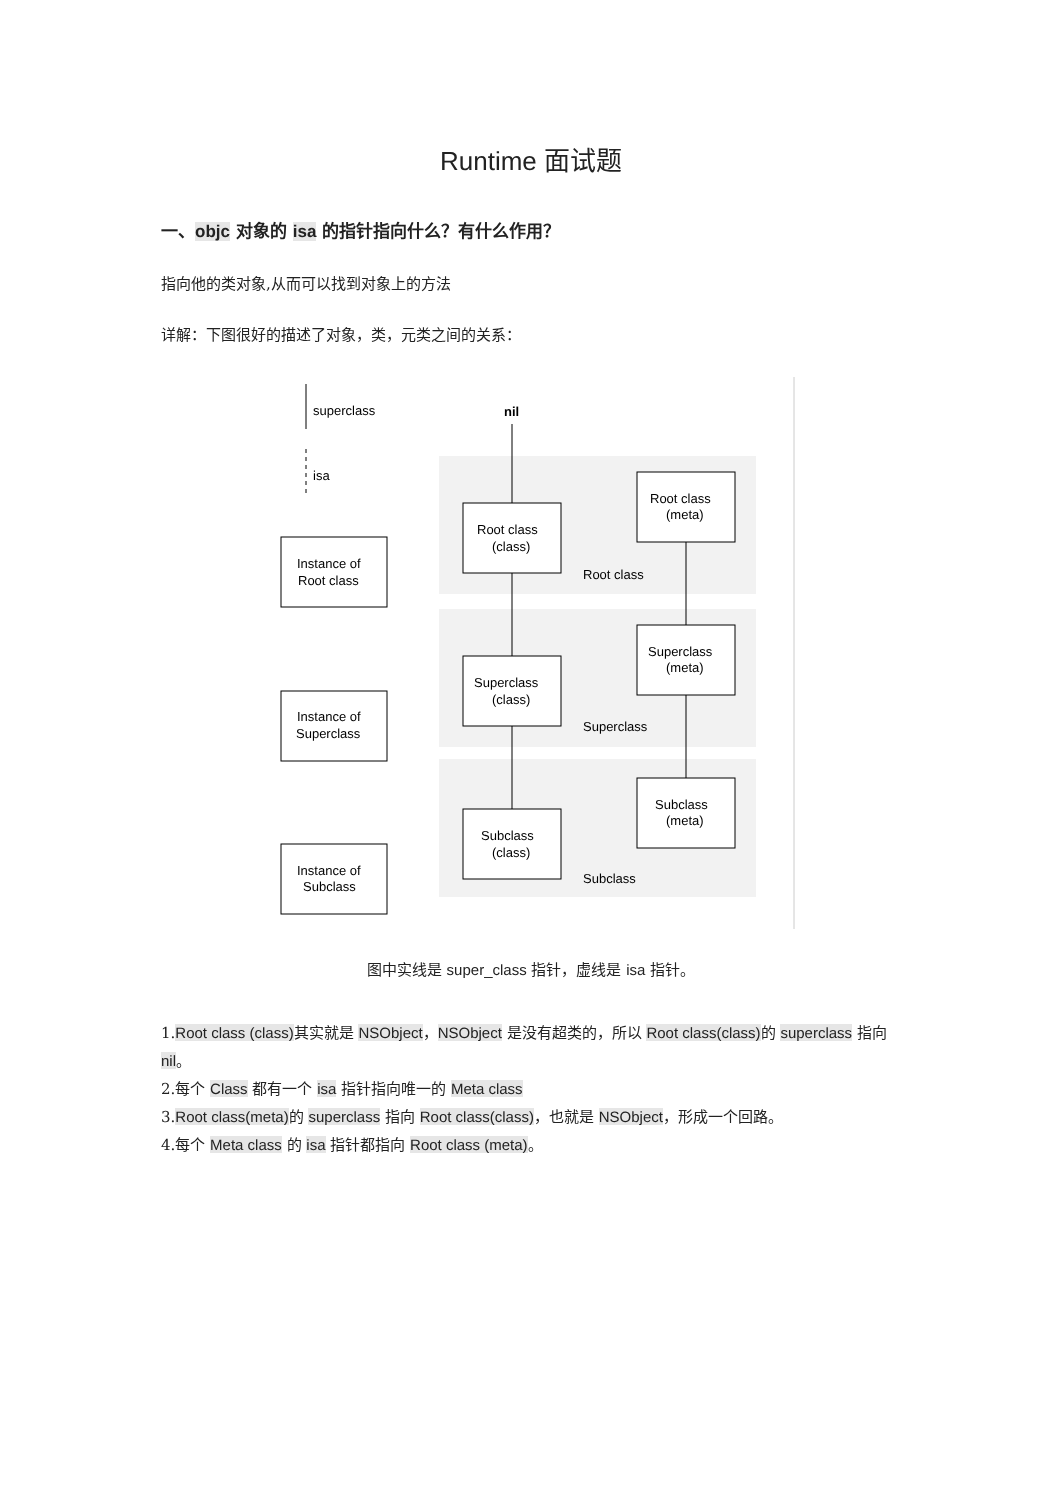Runtime 面试题
一、objc 对象的 isa 的指针指向什么？有什么作用？
指向他的类对象,从而可以找到对象上的方法
详解：下图很好的描述了对象，类，元类之间的关系：
superclass
isa
nil
Instance of
Root class
Instance of
Superclass
Instance of
Subclass
Root class
(class)
Superclass
(class)
Subclass
(class)
Root class
(meta)
Superclass
(meta)
Subclass
(meta)
Root class
Superclass
Subclass
图中实线是 super_class 指针，虚线是 isa 指针。
1.Root class (class) 其实就是 NSObject，NSObject 是没有超类的，所以 Root class(class) 的 superclass 指向 nil。
2.每个 Class 都有一个 isa 指针指向唯一的 Meta class
3.Root class(meta) 的 superclass 指向 Root class(class)，也就是 NSObject，形成一个回路。
4.每个 Meta class 的 isa 指针都指向 Root class (meta)。